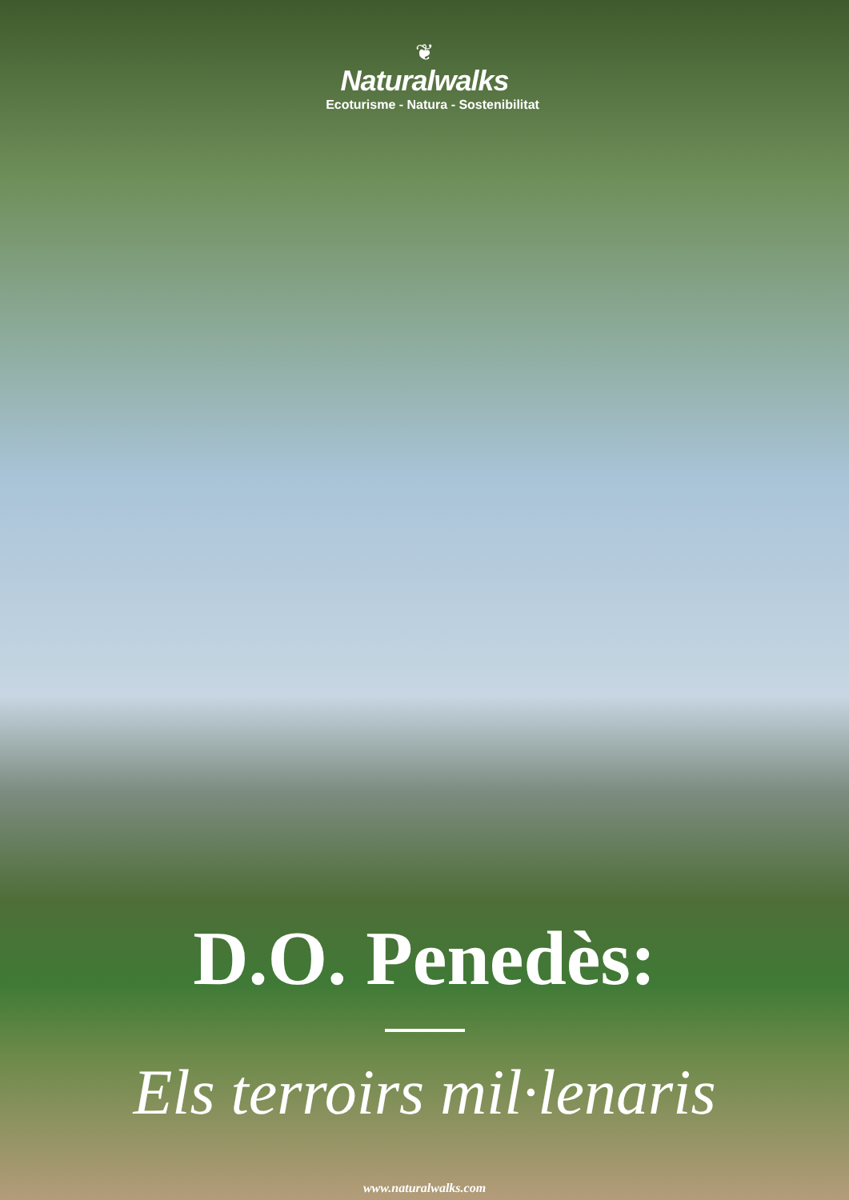❦
Naturalwalks
Ecoturisme - Natura - Sostenibilitat
D.O. Penedès:
Els terroirs mil·lenaris
www.naturalwalks.com